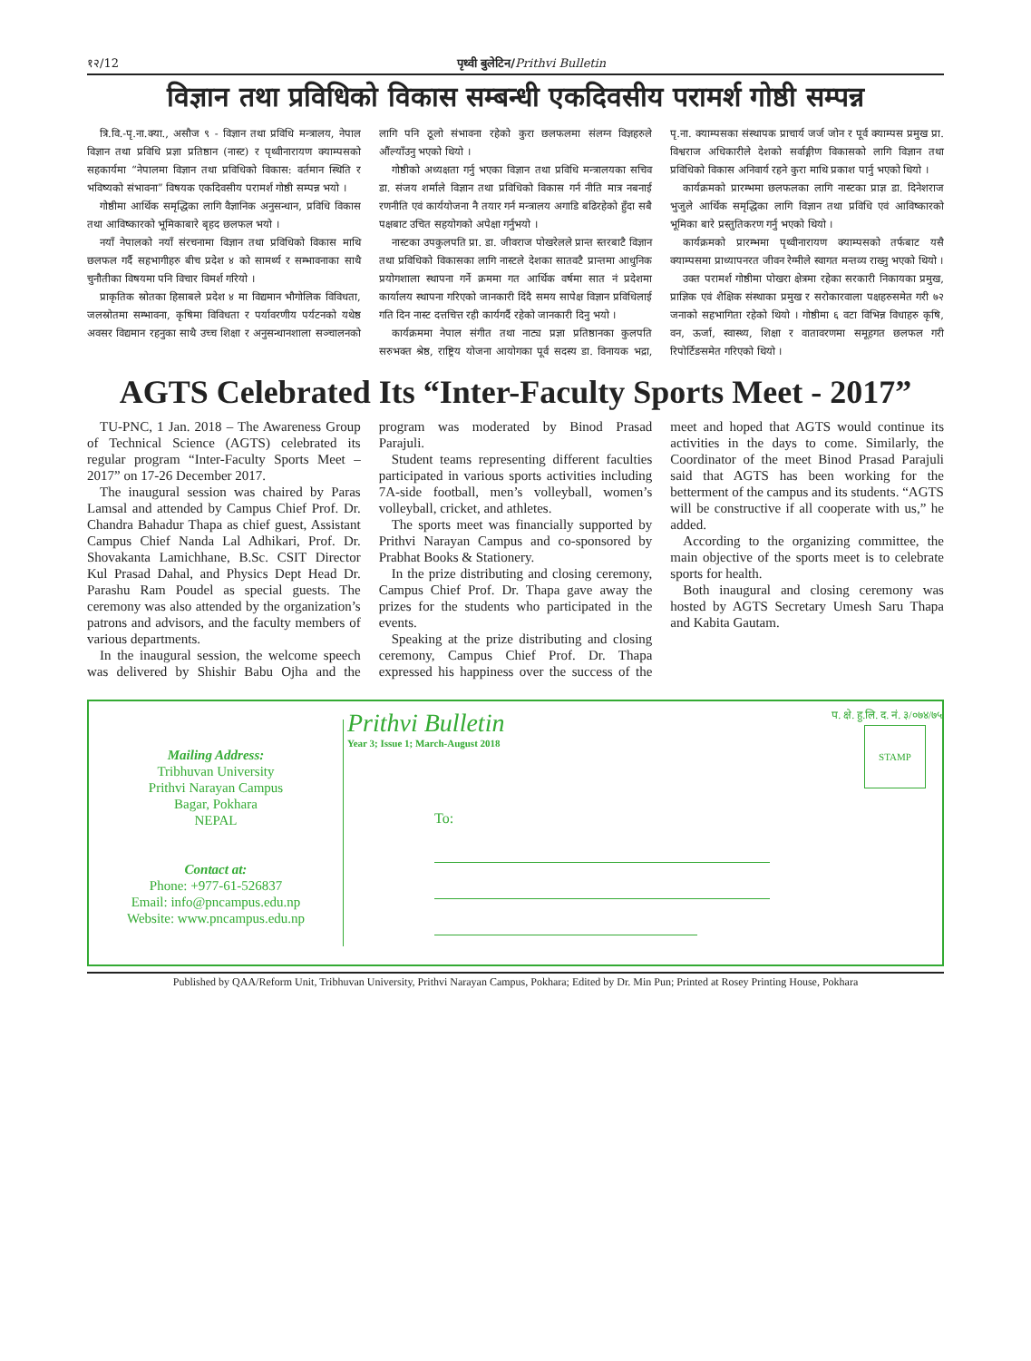१२/12 पृथ्वी बुलेटिन/Prithvi Bulletin
विज्ञान तथा प्रविधिको विकास सम्बन्धी एकदिवसीय परामर्श गोष्ठी सम्पन्न
त्रि.वि.-पृ.ना.क्या., असौज ९ - विज्ञान तथा प्रविधि मन्त्रालय, नेपाल विज्ञान तथा प्रविधि प्रज्ञा प्रतिष्ठान (नास्ट) र पृथ्वीनारायण क्याम्पसको सहकार्यमा “नेपालमा विज्ञान तथा प्रविधिको विकास: वर्तमान स्थिति र भविष्यको संभावना” विषयक एकदिवसीय परामर्श गोष्ठी सम्पन्न भयो ।
गोष्ठीमा आर्थिक समृद्धिका लागि वैज्ञानिक अनुसन्धान, प्रविधि विकास तथा आविष्कारको भूमिकाबारे बृहद छलफल भयो ।
नयाँ नेपालको नयाँ संरचनामा विज्ञान तथा प्रविधिको विकास माथि छलफल गर्दै सहभागीहरु बीच प्रदेश ४ को सामर्थ्य र सम्भावनाका साथै चुनौतीका विषयमा पनि विचार विमर्श गरियो ।
प्राकृतिक स्रोतका हिसाबले प्रदेश ४ मा विद्यमान भौगोलिक विविधता, जलस्रोतमा सम्भावना, कृषिमा विविधता र पर्यावरणीय पर्यटनको यथेष्ठ अवसर विद्यमान रहनुका साथै उच्च शिक्षा र अनुसन्धानशाला सञ्चालनको लागि पनि ठूलो संभावना रहेको कुरा छलफलमा संलग्न विज्ञहरुले औंल्याँउनु भएको थियो ।
गोष्ठीको अध्यक्षता गर्नु भएका विज्ञान तथा प्रविधि मन्त्रालयका सचिव डा. संजय शर्माले विज्ञान तथा प्रविधिको विकास गर्न नीति मात्र नबनाई रणनीति एवं कार्ययोजना नै तयार गर्न मन्त्रालय अगाडि बढिरहेको हुँदा सबै पक्षबाट उचित सहयोगको अपेक्षा गर्नुभयो ।
नास्टका उपकुलपति प्रा. डा. जीवराज पोखरेलले प्रान्त स्तरबाटै विज्ञान तथा प्रविधिको विकासका लागि नास्टले देशका सातवटै प्रान्तमा आधुनिक प्रयोगशाला स्थापना गर्ने क्रममा गत आर्थिक वर्षमा सात नं प्रदेशमा कार्यालय स्थापना गरिएको जानकारी दिंदै समय सापेक्ष विज्ञान प्रविधिलाई गति दिन नास्ट दत्तचित्त रही कार्यगर्दै रहेको जानकारी दिनु भयो ।
कार्यक्रममा नेपाल संगीत तथा नाट्य प्रज्ञा प्रतिष्ठानका कुलपति सरुभक्त श्रेष्ठ, राष्ट्रिय योजना आयोगका पूर्व सदस्य डा. विनायक भद्रा, पृ.ना. क्याम्पसका संस्थापक प्राचार्य जर्ज जोन र पूर्व क्याम्पस प्रमुख प्रा. विश्वराज अधिकारीले देशको सर्वाङ्गीण विकासको लागि विज्ञान तथा प्रविधिको विकास अनिवार्य रहने कुरा माथि प्रकाश पार्नु भएको थियो ।
कार्यक्रमको प्रारम्भमा छलफलका लागि नास्टका प्राज्ञ डा. दिनेशराज भुजुले आर्थिक समृद्धिका लागि विज्ञान तथा प्रविधि एवं आविष्कारको भूमिका बारे प्रस्तुतिकरण गर्नु भएको थियो ।
कार्यक्रमको प्रारम्भमा पृथ्वीनारायण क्याम्पसको तर्फबाट यसै क्याम्पसमा प्राध्यापनरत जीवन रेग्मीले स्वागत मन्तव्य राख्नु भएको थियो ।
उक्त परामर्श गोष्ठीमा पोखरा क्षेत्रमा रहेका सरकारी निकायका प्रमुख, प्राज्ञिक एवं शैक्षिक संस्थाका प्रमुख र सरोकारवाला पक्षहरुसमेत गरी ७२ जनाको सहभागिता रहेको थियो । गोष्ठीमा ६ वटा विभिन्न विधाहरु कृषि, वन, ऊर्जा, स्वास्थ्य, शिक्षा र वातावरणमा समूहगत छलफल गरी रिपोर्टिङसमेत गरिएको थियो ।
AGTS Celebrated Its “Inter-Faculty Sports Meet - 2017”
TU-PNC, 1 Jan. 2018 – The Awareness Group of Technical Science (AGTS) celebrated its regular program “Inter-Faculty Sports Meet – 2017” on 17-26 December 2017.
The inaugural session was chaired by Paras Lamsal and attended by Campus Chief Prof. Dr. Chandra Bahadur Thapa as chief guest, Assistant Campus Chief Nanda Lal Adhikari, Prof. Dr. Shovakanta Lamichhane, B.Sc. CSIT Director Kul Prasad Dahal, and Physics Dept Head Dr. Parashu Ram Poudel as special guests. The ceremony was also attended by the organization’s patrons and advisors, and the faculty members of various departments.
In the inaugural session, the welcome speech was delivered by Shishir Babu Ojha and the program was moderated by Binod Prasad Parajuli.
Student teams representing different faculties participated in various sports activities including 7A-side football, men’s volleyball, women’s volleyball, cricket, and athletes.
The sports meet was financially supported by Prithvi Narayan Campus and co-sponsored by Prabhat Books & Stationery.
In the prize distributing and closing ceremony, Campus Chief Prof. Dr. Thapa gave away the prizes for the students who participated in the events.
Speaking at the prize distributing and closing ceremony, Campus Chief Prof. Dr. Thapa expressed his happiness over the success of the meet and hoped that AGTS would continue its activities in the days to come. Similarly, the Coordinator of the meet Binod Prasad Parajuli said that AGTS has been working for the betterment of the campus and its students. “AGTS will be constructive if all cooperate with us,” he added.
According to the organizing committee, the main objective of the sports meet is to celebrate sports for health.
Both inaugural and closing ceremony was hosted by AGTS Secretary Umesh Saru Thapa and Kabita Gautam.
Mailing Address:
Tribhuvan University
Prithvi Narayan Campus
Bagar, Pokhara
NEPAL
Contact at:
Phone: +977-61-526837
Email: info@pncampus.edu.np
Website: www.pncampus.edu.np
Prithvi Bulletin
प. क्षे. हु.लि. द. नं. ३/०७४/७५
STAMP
Year 3; Issue 1; March-August 2018
To:
Published by QAA/Reform Unit, Tribhuvan University, Prithvi Narayan Campus, Pokhara; Edited by Dr. Min Pun; Printed at Rosey Printing House, Pokhara